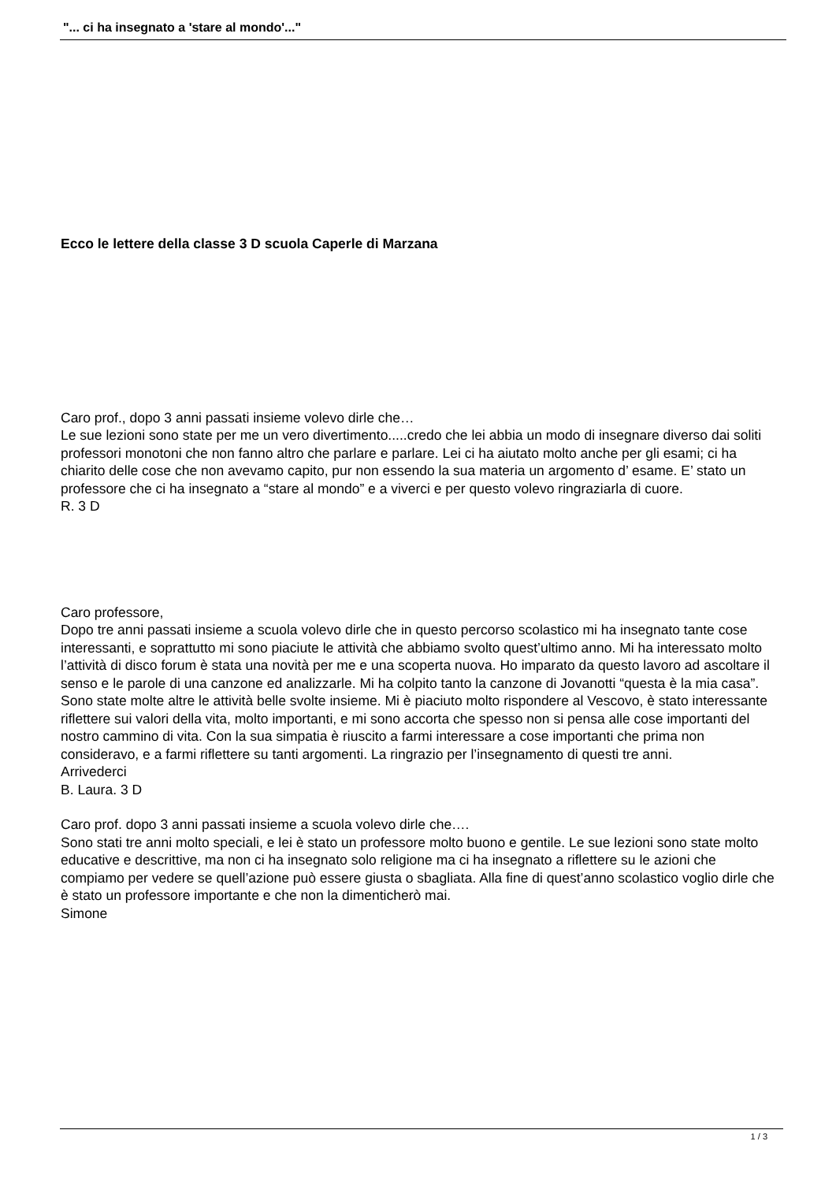"... ci ha insegnato a 'stare al mondo'..."
Ecco le lettere della classe 3 D scuola Caperle di Marzana
Caro prof., dopo 3 anni passati insieme volevo dirle che…
Le sue lezioni sono state per me un vero divertimento.....credo che lei abbia un modo di insegnare diverso dai soliti professori monotoni che non fanno altro che parlare e parlare. Lei ci ha aiutato molto anche per gli esami; ci ha chiarito delle cose che non avevamo capito, pur non essendo la sua materia un argomento d’ esame. E’ stato un professore che ci ha insegnato a “stare al mondo” e a viverci e per questo volevo ringraziarla di cuore.
R. 3 D
Caro professore,
Dopo tre anni passati insieme a scuola volevo dirle che in questo percorso scolastico mi ha insegnato tante cose interessanti, e soprattutto mi sono piaciute le attività che abbiamo svolto quest’ultimo anno. Mi ha interessato molto l’attività di disco forum è stata una novità per me e una scoperta nuova. Ho imparato da questo lavoro ad ascoltare il senso e le parole di una canzone ed analizzarle. Mi ha colpito tanto la canzone di Jovanotti “questa è la mia casa”. Sono state molte altre le attività belle svolte insieme. Mi è piaciuto molto rispondere al Vescovo, è stato interessante riflettere sui valori della vita, molto importanti, e mi sono accorta che spesso non si pensa alle cose importanti del nostro cammino di vita. Con la sua simpatia è riuscito a farmi interessare a cose importanti che prima non consideravo, e a farmi riflettere su tanti argomenti. La ringrazio per l’insegnamento di questi tre anni.
Arrivederci
B. Laura. 3 D
Caro prof. dopo 3 anni passati insieme a scuola volevo dirle che….
Sono stati tre anni molto speciali, e lei è stato un professore molto buono e gentile. Le sue lezioni sono state molto educative e descrittive, ma non ci ha insegnato solo religione ma ci ha insegnato a riflettere su le azioni che compiamo per vedere se quell’azione può essere giusta o sbagliata. Alla fine di quest’anno scolastico voglio dirle che è stato un professore importante e che non la dimenticherò mai.
Simone
1 / 3